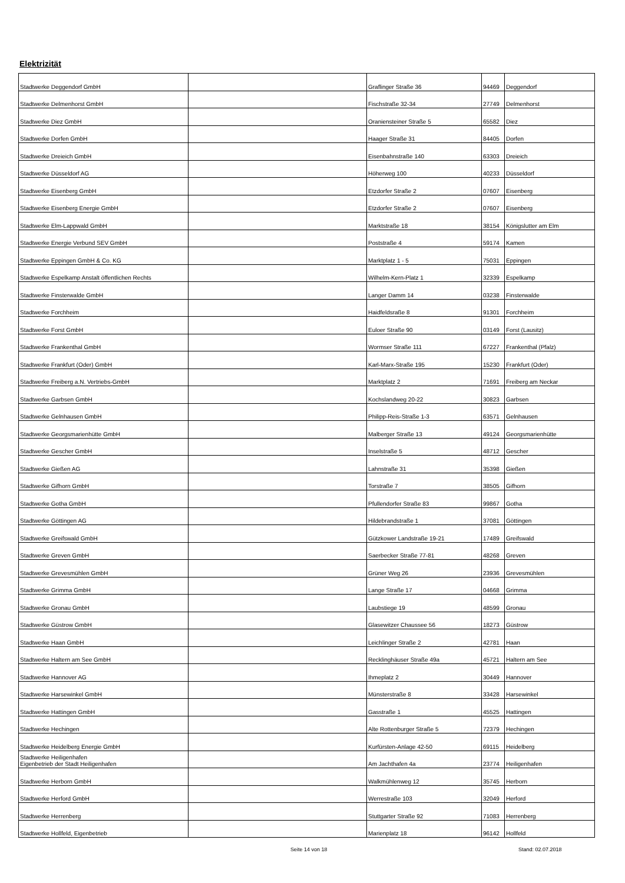Elektrizität
| Stadtwerke Deggendorf GmbH | | Graflinger Straße 36 | 94469 | Deggendorf |
| Stadtwerke Delmenhorst GmbH | | Fischstraße 32-34 | 27749 | Delmenhorst |
| Stadtwerke Diez GmbH | | Oraniensteiner Straße 5 | 65582 | Diez |
| Stadtwerke Dorfen GmbH | | Haager Straße 31 | 84405 | Dorfen |
| Stadtwerke Dreieich GmbH | | Eisenbahnstraße 140 | 63303 | Dreieich |
| Stadtwerke Düsseldorf AG | | Höherweg 100 | 40233 | Düsseldorf |
| Stadtwerke Eisenberg GmbH | | Etzdorfer Straße 2 | 07607 | Eisenberg |
| Stadtwerke Eisenberg Energie GmbH | | Etzdorfer Straße 2 | 07607 | Eisenberg |
| Stadtwerke Elm-Lappwald GmbH | | Marktstraße 18 | 38154 | Königslutter am Elm |
| Stadtwerke Energie Verbund SEV GmbH | | Poststraße 4 | 59174 | Kamen |
| Stadtwerke Eppingen GmbH & Co. KG | | Marktplatz 1 - 5 | 75031 | Eppingen |
| Stadtwerke Espelkamp Anstalt öffentlichen Rechts | | Wilhelm-Kern-Platz 1 | 32339 | Espelkamp |
| Stadtwerke Finsterwalde GmbH | | Langer Damm 14 | 03238 | Finsterwalde |
| Stadtwerke Forchheim | | Haidfeldsraße 8 | 91301 | Forchheim |
| Stadtwerke Forst GmbH | | Euloer Straße 90 | 03149 | Forst (Lausitz) |
| Stadtwerke Frankenthal GmbH | | Wormser Straße 111 | 67227 | Frankenthal (Pfalz) |
| Stadtwerke Frankfurt (Oder) GmbH | | Karl-Marx-Straße 195 | 15230 | Frankfurt (Oder) |
| Stadtwerke Freiberg a.N. Vertriebs-GmbH | | Marktplatz 2 | 71691 | Freiberg am Neckar |
| Stadtwerke Garbsen GmbH | | Kochslandweg 20-22 | 30823 | Garbsen |
| Stadtwerke Gelnhausen GmbH | | Philipp-Reis-Straße 1-3 | 63571 | Gelnhausen |
| Stadtwerke Georgsmarienhütte GmbH | | Malberger Straße 13 | 49124 | Georgsmarienhütte |
| Stadtwerke Gescher GmbH | | Inselstraße 5 | 48712 | Gescher |
| Stadtwerke Gießen AG | | Lahnstraße 31 | 35398 | Gießen |
| Stadtwerke Gifhorn GmbH | | Torstraße 7 | 38505 | Gifhorn |
| Stadtwerke Gotha GmbH | | Pfullendorfer Straße 83 | 99867 | Gotha |
| Stadtwerke Göttingen AG | | Hildebrandstraße 1 | 37081 | Göttingen |
| Stadtwerke Greifswald GmbH | | Gützkower Landstraße 19-21 | 17489 | Greifswald |
| Stadtwerke Greven GmbH | | Saerbecker Straße 77-81 | 48268 | Greven |
| Stadtwerke Grevesmühlen GmbH | | Grüner Weg 26 | 23936 | Grevesmühlen |
| Stadtwerke Grimma GmbH | | Lange Straße 17 | 04668 | Grimma |
| Stadtwerke Gronau GmbH | | Laubstiege 19 | 48599 | Gronau |
| Stadtwerke Güstrow GmbH | | Glasewitzer Chaussee 56 | 18273 | Güstrow |
| Stadtwerke Haan GmbH | | Leichlinger Straße 2 | 42781 | Haan |
| Stadtwerke Haltern am See GmbH | | Recklinghäuser Straße 49a | 45721 | Haltern am See |
| Stadtwerke Hannover AG | | Ihmeplatz 2 | 30449 | Hannover |
| Stadtwerke Harsewinkel GmbH | | Münsterstraße 8 | 33428 | Harsewinkel |
| Stadtwerke Hattingen GmbH | | Gasstraße 1 | 45525 | Hattingen |
| Stadtwerke Hechingen | | Alte Rottenburger Straße 5 | 72379 | Hechingen |
| Stadtwerke Heidelberg Energie GmbH | | Kurfürsten-Anlage 42-50 | 69115 | Heidelberg |
| Stadtwerke Heiligenhafen Eigenbetrieb der Stadt Heiligenhafen | | Am Jachthafen 4a | 23774 | Heiligenhafen |
| Stadtwerke Herborn GmbH | | Walkmühlenweg 12 | 35745 | Herborn |
| Stadtwerke Herford GmbH | | Werrestraße 103 | 32049 | Herford |
| Stadtwerke Herrenberg | | Stuttgarter Straße 92 | 71083 | Herrenberg |
| Stadtwerke Hollfeld, Eigenbetrieb | | Marienplatz 18 | 96142 | Hollfeld |
Seite 14 von 18 Stand: 02.07.2018